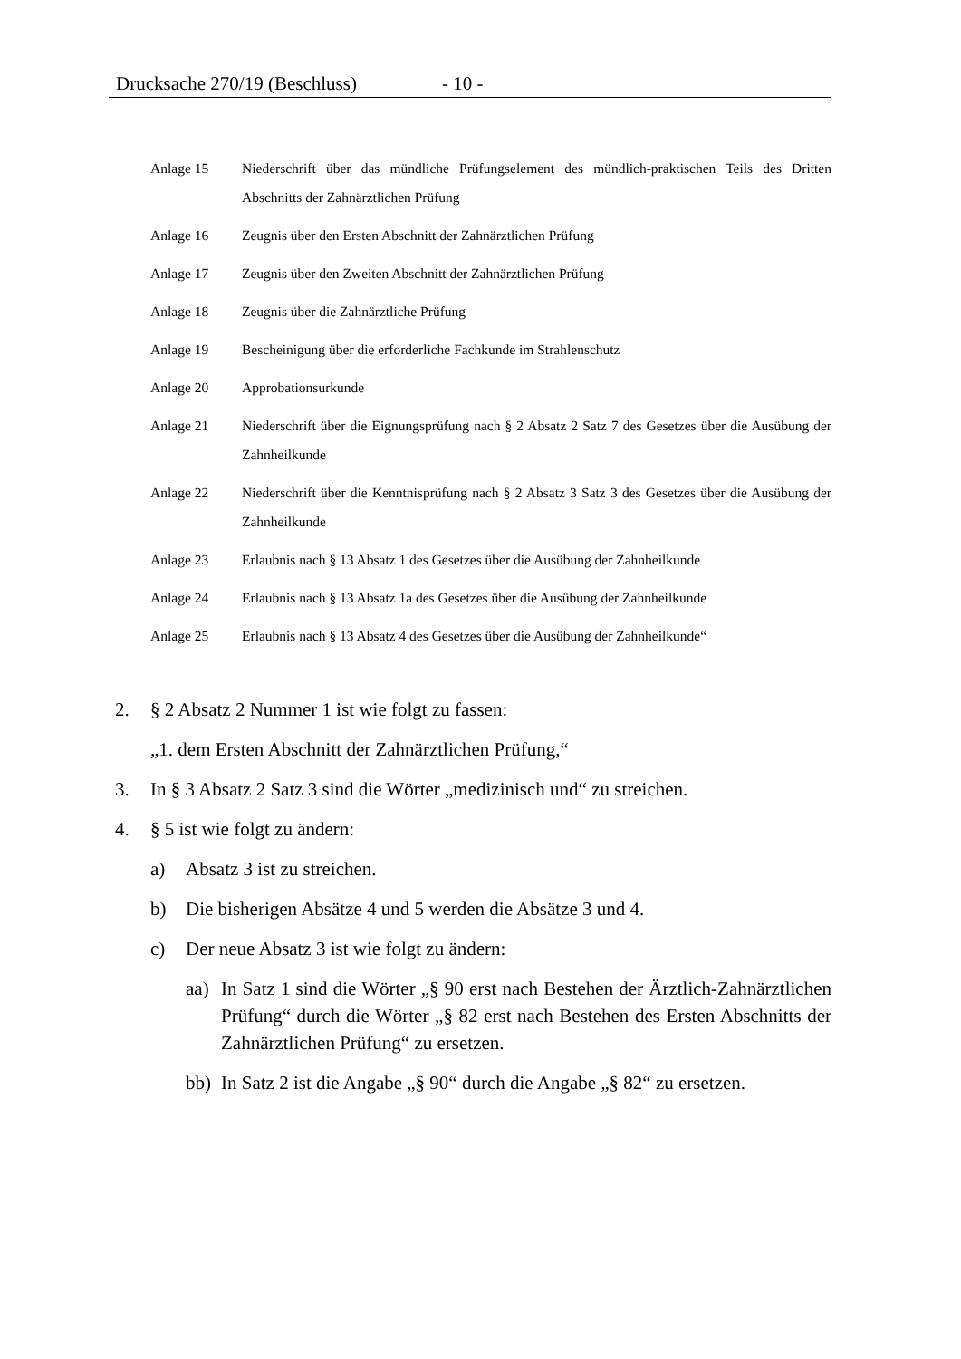Drucksache 270/19 (Beschluss) - 10 -
Anlage 15 Niederschrift über das mündliche Prüfungselement des mündlich-praktischen Teils des Dritten Abschnitts der Zahnärztlichen Prüfung
Anlage 16 Zeugnis über den Ersten Abschnitt der Zahnärztlichen Prüfung
Anlage 17 Zeugnis über den Zweiten Abschnitt der Zahnärztlichen Prüfung
Anlage 18 Zeugnis über die Zahnärztliche Prüfung
Anlage 19 Bescheinigung über die erforderliche Fachkunde im Strahlenschutz
Anlage 20 Approbationsurkunde
Anlage 21 Niederschrift über die Eignungsprüfung nach § 2 Absatz 2 Satz 7 des Gesetzes über die Ausübung der Zahnheilkunde
Anlage 22 Niederschrift über die Kenntnisprüfung nach § 2 Absatz 3 Satz 3 des Gesetzes über die Ausübung der Zahnheilkunde
Anlage 23 Erlaubnis nach § 13 Absatz 1 des Gesetzes über die Ausübung der Zahnheilkunde
Anlage 24 Erlaubnis nach § 13 Absatz 1a des Gesetzes über die Ausübung der Zahnheilkunde
Anlage 25 Erlaubnis nach § 13 Absatz 4 des Gesetzes über die Ausübung der Zahnheilkunde“
2. § 2 Absatz 2 Nummer 1 ist wie folgt zu fassen:
„1. dem Ersten Abschnitt der Zahnärztlichen Prüfung,“
3. In § 3 Absatz 2 Satz 3 sind die Wörter „medizinisch und“ zu streichen.
4. § 5 ist wie folgt zu ändern:
a) Absatz 3 ist zu streichen.
b) Die bisherigen Absätze 4 und 5 werden die Absätze 3 und 4.
c) Der neue Absatz 3 ist wie folgt zu ändern:
aa) In Satz 1 sind die Wörter „§ 90 erst nach Bestehen der Ärztlich-Zahnärztlichen Prüfung“ durch die Wörter „§ 82 erst nach Bestehen des Ersten Abschnitts der Zahnärztlichen Prüfung“ zu ersetzen.
bb) In Satz 2 ist die Angabe „§ 90“ durch die Angabe „§ 82“ zu ersetzen.